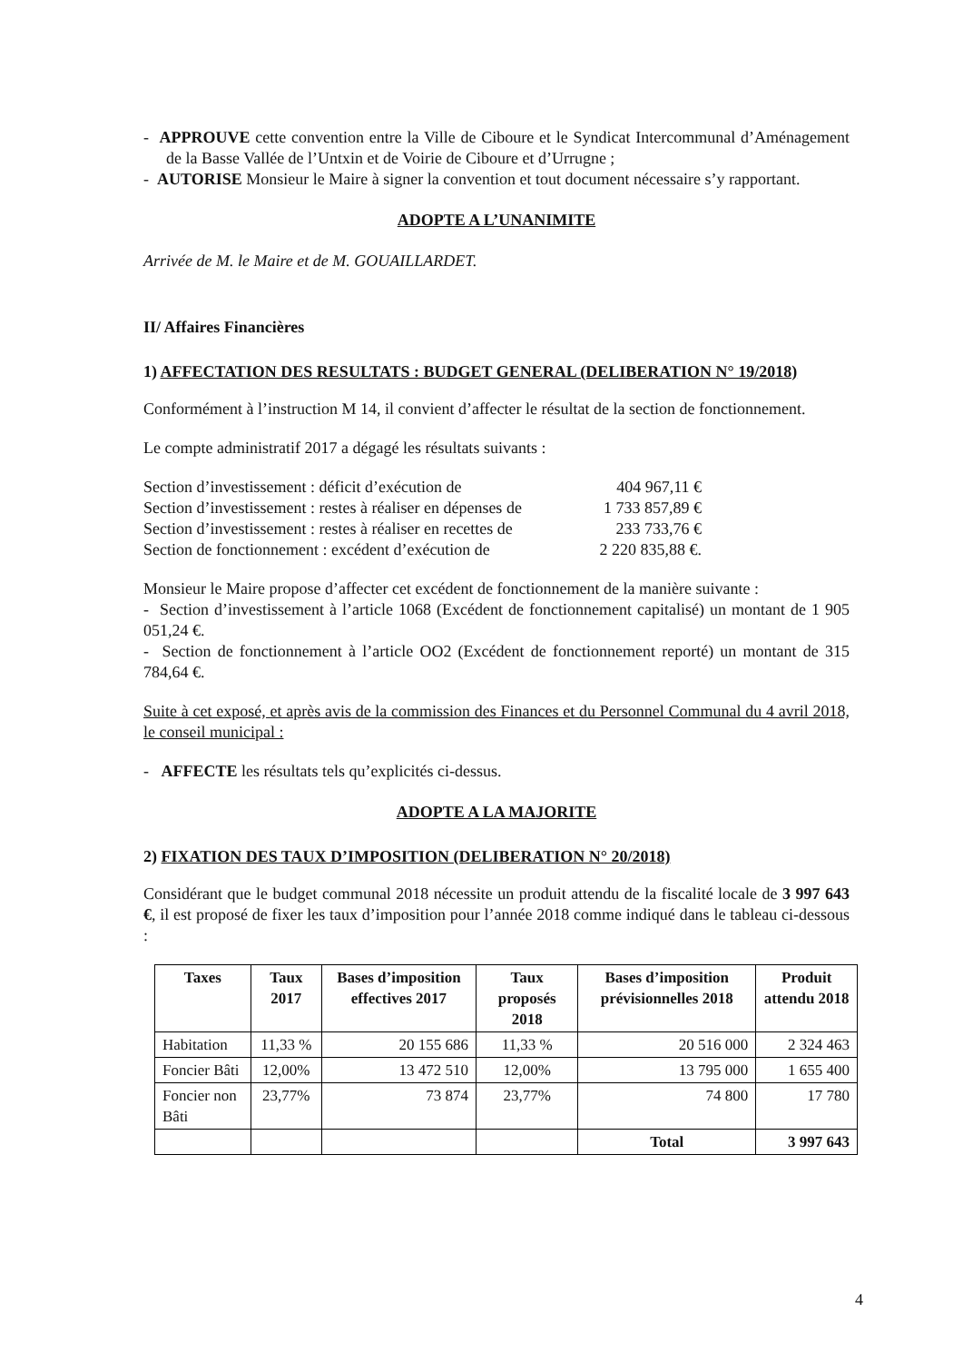- APPROUVE cette convention entre la Ville de Ciboure et le Syndicat Intercommunal d’Aménagement de la Basse Vallée de l’Untxin et de Voirie de Ciboure et d’Urrugne ;
- AUTORISE Monsieur le Maire à signer la convention et tout document nécessaire s’y rapportant.
ADOPTE A L’UNANIMITE
Arrivée de M. le Maire et de M. GOUAILLARDET.
II/ Affaires Financières
1) AFFECTATION DES RESULTATS : BUDGET GENERAL (DELIBERATION N° 19/2018)
Conformément à l’instruction M 14, il convient d’affecter le résultat de la section de fonctionnement.
Le compte administratif 2017 a dégagé les résultats suivants :
Section d’investissement : déficit d’exécution de 404 967,11 €
Section d’investissement : restes à réaliser en dépenses de 1 733 857,89 €
Section d’investissement : restes à réaliser en recettes de 233 733,76 €
Section de fonctionnement : excédent d’exécution de 2 220 835,88 €.
Monsieur le Maire propose d’affecter cet excédent de fonctionnement de la manière suivante :
- Section d’investissement à l’article 1068 (Excédent de fonctionnement capitalisé) un montant de 1 905 051,24 €.
- Section de fonctionnement à l’article OO2 (Excédent de fonctionnement reporté) un montant de 315 784,64 €.
Suite à cet exposé, et après avis de la commission des Finances et du Personnel Communal du 4 avril 2018, le conseil municipal :
- AFFECTE les résultats tels qu’explicités ci-dessus.
ADOPTE A LA MAJORITE
2) FIXATION DES TAUX D’IMPOSITION (DELIBERATION N° 20/2018)
Considérant que le budget communal 2018 nécessite un produit attendu de la fiscalité locale de 3 997 643 €, il est proposé de fixer les taux d’imposition pour l’année 2018 comme indiqué dans le tableau ci-dessous :
| Taxes | Taux 2017 | Bases d’imposition effectives 2017 | Taux proposés 2018 | Bases d’imposition prévisionnelles 2018 | Produit attendu 2018 |
| --- | --- | --- | --- | --- | --- |
| Habitation | 11,33 % | 20 155 686 | 11,33 % | 20 516 000 | 2 324 463 |
| Foncier Bâti | 12,00% | 13 472 510 | 12,00% | 13 795 000 | 1 655 400 |
| Foncier non Bâti | 23,77% | 73 874 | 23,77% | 74 800 | 17 780 |
| | | | | Total | 3 997 643 |
4